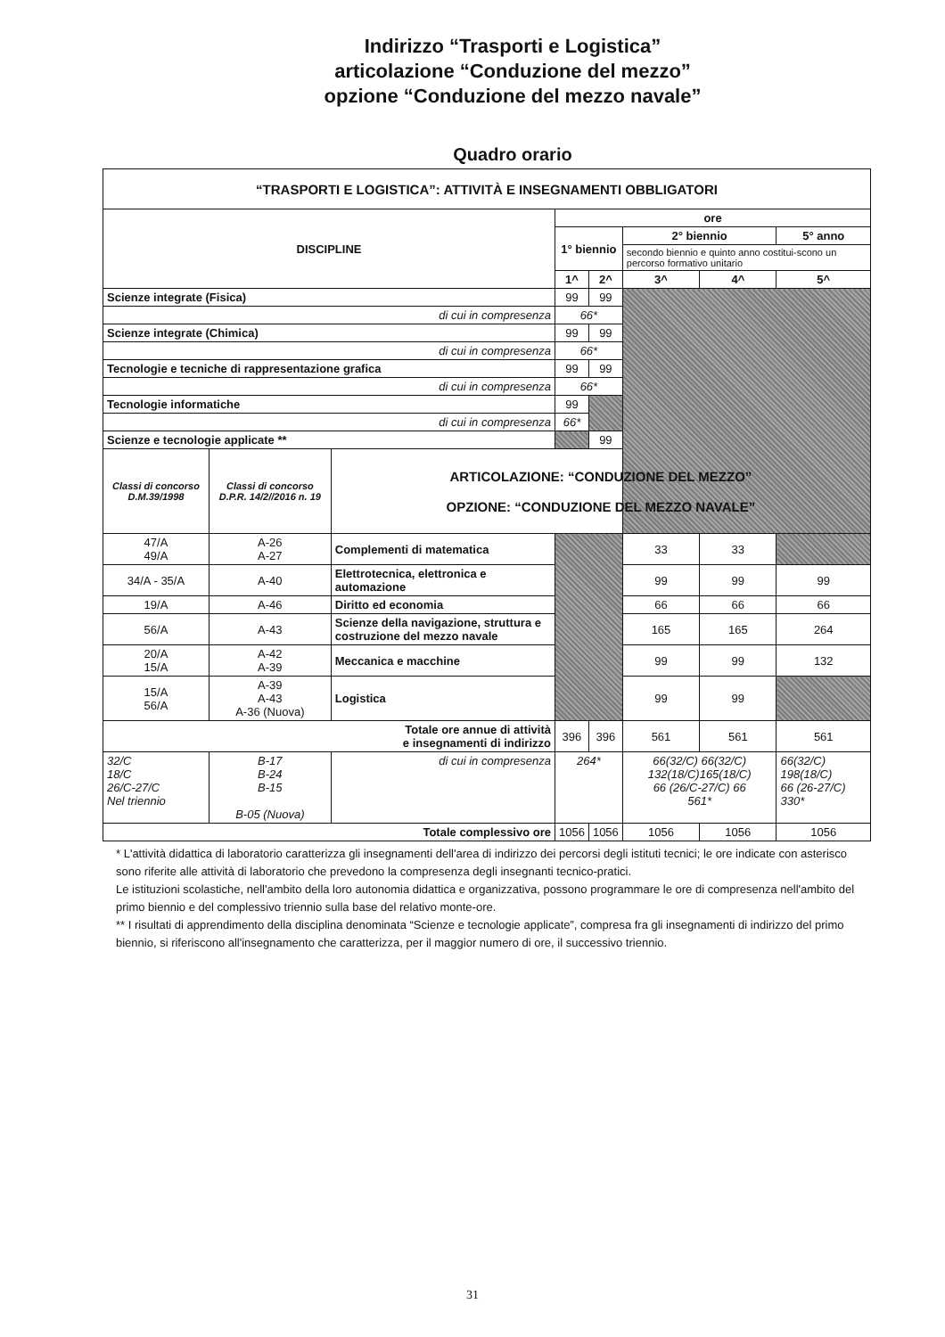Indirizzo “Trasporti e Logistica”
articolazione “Conduzione del mezzo”
opzione “Conduzione del mezzo navale”
Quadro orario
| “TRASPORTI E LOGISTICA”: ATTIVITÀ E INSEGNAMENTI OBBLIGATORI | | | | | | | |
| --- | --- | --- | --- | --- | --- | --- | --- |
| DISCIPLINE | | | ore | | | | |
| | | | 1° biennio | | 2° biennio | | 5° anno |
| | | | | | secondo biennio e quinto anno costitui-scono un percorso formativo unitario | | |
| | | | 1^ | 2^ | 3^ | 4^ | 5^ |
| Scienze integrate (Fisica) | | | 99 | 99 | | | |
| di cui in compresenza | | | 66* | | | | |
| Scienze integrate (Chimica) | | | 99 | 99 | | | |
| di cui in compresenza | | | 66* | | | | |
| Tecnologie e tecniche di rappresentazione grafica | | | 99 | 99 | | | |
| di cui in compresenza | | | 66* | | | | |
| Tecnologie informatiche | | | 99 | | | | |
| di cui in compresenza | | | 66* | | | | |
| Scienze e tecnologie applicate ** | | | | 99 | | | |
| Classi di concorso D.M.39/1998 | Classi di concorso D.P.R. 14/2//2016 n. 19 | ARTICOLAZIONE: “CONDUZIONE DEL MEZZO” OPZIONE: “CONDUZIONE DEL MEZZO NAVALE” | | | | | |
| 47/A 49/A | A-26 A-27 | Complementi di matematica | | | 33 | 33 | |
| 34/A - 35/A | A-40 | Elettrotecnica, elettronica e automazione | | | 99 | 99 | 99 |
| 19/A | A-46 | Diritto ed economia | | | 66 | 66 | 66 |
| 56/A | A-43 | Scienze della navigazione, struttura e costruzione del mezzo navale | | | 165 | 165 | 264 |
| 20/A 15/A | A-42 A-39 | Meccanica e macchine | | | 99 | 99 | 132 |
| 15/A 56/A | A-39 A-43 A-36 (Nuova) | Logistica | | | 99 | 99 | |
| Totale ore annue di attività e insegnamenti di indirizzo | | | 396 | 396 | 561 | 561 | 561 |
| 32/C 18/C 26/C-27/C Nel triennio | B-17 B-24 B-15 B-05 (Nuova) | di cui in compresenza | 264* | | 66(32/C) 66(32/C) 132(18/C)165(18/C) 66 (26/C-27/C) 66 561* | | 66(32/C) 198(18/C) 66 (26-27/C) 330* |
| Totale complessivo ore | | | 1056 | 1056 | 1056 | 1056 | 1056 |
* L'attività didattica di laboratorio caratterizza gli insegnamenti dell'area di indirizzo dei percorsi degli istituti tecnici; le ore indicate con asterisco sono riferite alle attività di laboratorio che prevedono la compresenza degli insegnanti tecnico-pratici.
Le istituzioni scolastiche, nell'ambito della loro autonomia didattica e organizzativa, possono programmare le ore di compresenza nell'ambito del primo biennio e del complessivo triennio sulla base del relativo monte-ore.
** I risultati di apprendimento della disciplina denominata “Scienze e tecnologie applicate”, compresa fra gli insegnamenti di indirizzo del primo biennio, si riferiscono all'insegnamento che caratterizza, per il maggior numero di ore, il successivo triennio.
31